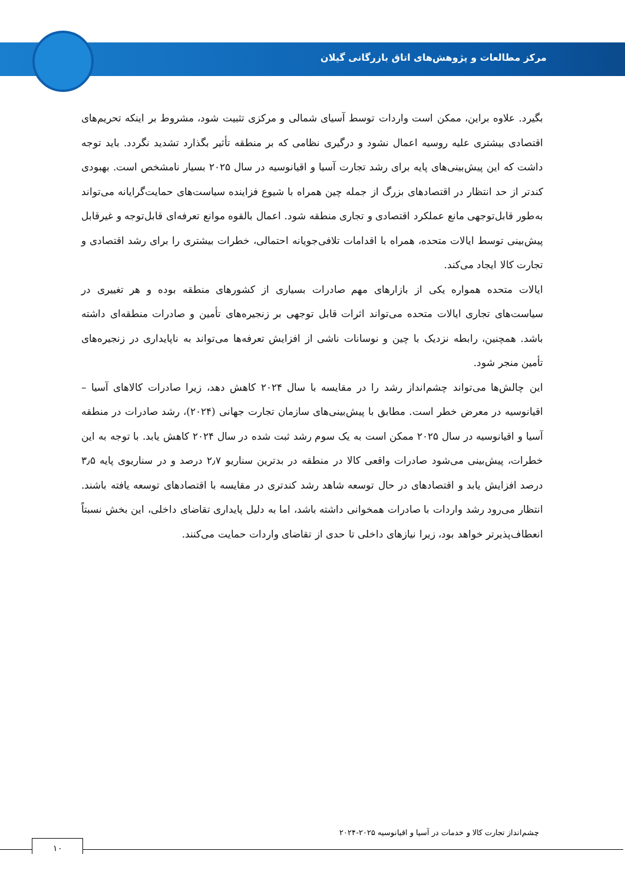مرکز مطالعات و پژوهش‌های اتاق بازرگانی گیلان
بگیرد. علاوه براین، ممکن است واردات توسط آسیای شمالی و مرکزی تثبیت شود، مشروط بر اینکه تحریم‌های اقتصادی بیشتری علیه روسیه اعمال نشود و درگیری نظامی که بر منطقه تأثیر بگذارد تشدید نگردد. باید توجه داشت که این پیش‌بینی‌های پایه برای رشد تجارت آسیا و اقیانوسیه در سال ۲۰۲۵ بسیار نامشخص است. بهبودی کندتر از حد انتظار در اقتصادهای بزرگ از جمله چین همراه با شیوع فزاینده سیاست‌های حمایت‌گرایانه می‌تواند به‌طور قابل‌توجهی مانع عملکرد اقتصادی و تجاری منطقه شود. اعمال بالقوه موانع تعرفه‌ای قابل‌توجه و غیرقابل پیش‌بینی توسط ایالات متحده، همراه با اقدامات تلافی‌جویانه احتمالی، خطرات بیشتری را برای رشد اقتصادی و تجارت کالا ایجاد می‌کند.
ایالات متحده همواره یکی از بازارهای مهم صادرات بسیاری از کشورهای منطقه بوده و هر تغییری در سیاست‌های تجاری ایالات متحده می‌تواند اثرات قابل توجهی بر زنجیره‌های تأمین و صادرات منطقه‌ای داشته باشد. همچنین، رابطه نزدیک با چین و نوسانات ناشی از افزایش تعرفه‌ها می‌تواند به ناپایداری در زنجیره‌های تأمین منجر شود.
این چالش‌ها می‌تواند چشم‌انداز رشد را در مقایسه با سال ۲۰۲۴ کاهش دهد، زیرا صادرات کالاهای آسیا – اقیانوسیه در معرض خطر است. مطابق با پیش‌بینی‌های سازمان تجارت جهانی (۲۰۲۴)، رشد صادرات در منطقه آسیا و اقیانوسیه در سال ۲۰۲۵ ممکن است به یک سوم رشد ثبت شده در سال ۲۰۲۴ کاهش یابد. با توجه به این خطرات، پیش‌بینی می‌شود صادرات واقعی کالا در منطقه در بدترین سناریو ۲٫۷ درصد و در سناریوی پایه ۳٫۵ درصد افزایش یابد و اقتصادهای در حال توسعه شاهد رشد کندتری در مقایسه با اقتصادهای توسعه یافته باشند. انتظار می‌رود رشد واردات با صادرات همخوانی داشته باشد، اما به دلیل پایداری تقاضای داخلی، این بخش نسبتاً انعطاف‌پذیرتر خواهد بود، زیرا نیازهای داخلی تا حدی از تقاضای واردات حمایت می‌کنند.
چشم‌انداز تجارت کالا و خدمات در آسیا و اقیانوسیه ۲۰۲۵-۲۰۲۴
۱۰